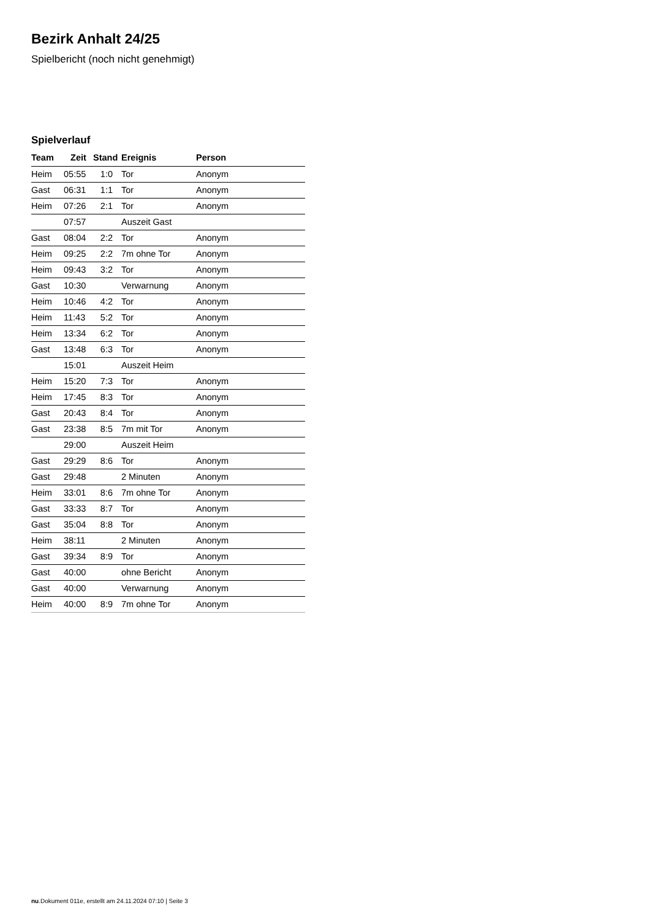Bezirk Anhalt 24/25
Spielbericht (noch nicht genehmigt)
Spielverlauf
| Team | Zeit | Stand | Ereignis | Person |
| --- | --- | --- | --- | --- |
| Heim | 05:55 | 1:0 | Tor | Anonym |
| Gast | 06:31 | 1:1 | Tor | Anonym |
| Heim | 07:26 | 2:1 | Tor | Anonym |
| | 07:57 | | Auszeit Gast | |
| Gast | 08:04 | 2:2 | Tor | Anonym |
| Heim | 09:25 | 2:2 | 7m ohne Tor | Anonym |
| Heim | 09:43 | 3:2 | Tor | Anonym |
| Gast | 10:30 | | Verwarnung | Anonym |
| Heim | 10:46 | 4:2 | Tor | Anonym |
| Heim | 11:43 | 5:2 | Tor | Anonym |
| Heim | 13:34 | 6:2 | Tor | Anonym |
| Gast | 13:48 | 6:3 | Tor | Anonym |
| | 15:01 | | Auszeit Heim | |
| Heim | 15:20 | 7:3 | Tor | Anonym |
| Heim | 17:45 | 8:3 | Tor | Anonym |
| Gast | 20:43 | 8:4 | Tor | Anonym |
| Gast | 23:38 | 8:5 | 7m mit Tor | Anonym |
| | 29:00 | | Auszeit Heim | |
| Gast | 29:29 | 8:6 | Tor | Anonym |
| Gast | 29:48 | | 2 Minuten | Anonym |
| Heim | 33:01 | 8:6 | 7m ohne Tor | Anonym |
| Gast | 33:33 | 8:7 | Tor | Anonym |
| Gast | 35:04 | 8:8 | Tor | Anonym |
| Heim | 38:11 | | 2 Minuten | Anonym |
| Gast | 39:34 | 8:9 | Tor | Anonym |
| Gast | 40:00 | | ohne Bericht | Anonym |
| Gast | 40:00 | | Verwarnung | Anonym |
| Heim | 40:00 | 8:9 | 7m ohne Tor | Anonym |
nu.Dokument 011e, erstellt am 24.11.2024 07:10 | Seite 3